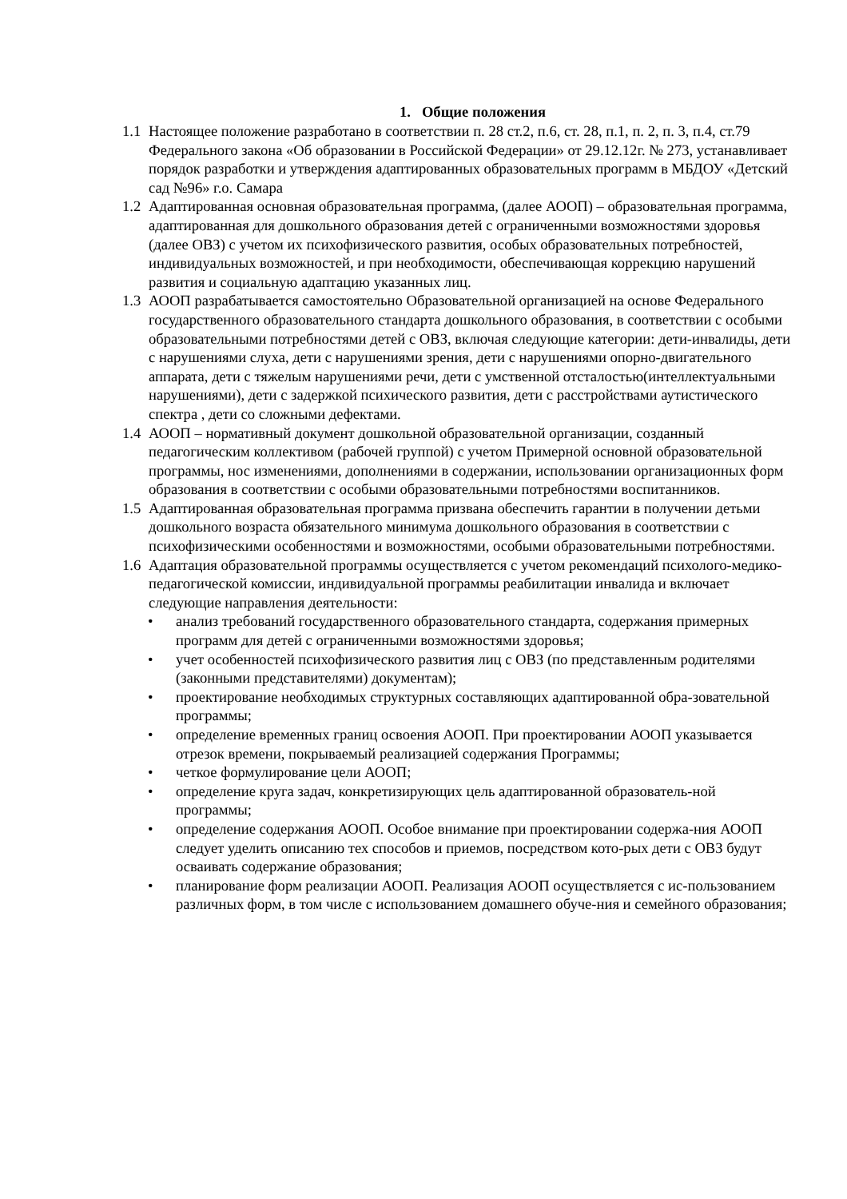1. Общие положения
1.1
Настоящее положение разработано в соответствии п. 28 ст.2, п.6, ст. 28, п.1, п. 2, п. 3, п.4, ст.79 Федерального закона «Об образовании в Российской Федерации» от 29.12.12г. № 273, устанавливает порядок разработки и утверждения адаптированных образовательных программ в МБДОУ «Детский сад №96» г.о. Самара
1.2
Адаптированная основная образовательная программа, (далее АООП) – образовательная программа, адаптированная для дошкольного образования детей с ограниченными возможностями здоровья (далее ОВЗ) с учетом их психофизического развития, особых образовательных потребностей, индивидуальных возможностей, и при необходимости, обеспечивающая коррекцию нарушений развития и социальную адаптацию указанных лиц.
1.3
АООП разрабатывается самостоятельно Образовательной организацией на основе Федерального государственного образовательного стандарта дошкольного образования, в соответствии с особыми образовательными потребностями детей с ОВЗ, включая следующие категории: дети-инвалиды, дети с нарушениями слуха, дети с нарушениями зрения, дети с нарушениями опорно-двигательного аппарата, дети с тяжелым нарушениями речи, дети с умственной отсталостью(интеллектуальными нарушениями), дети с задержкой психического развития, дети с расстройствами аутистического спектра , дети со сложными дефектами.
1.4
АООП – нормативный документ дошкольной образовательной организации, созданный педагогическим коллективом (рабочей группой) с учетом Примерной основной образовательной программы, нос изменениями, дополнениями в содержании, использовании организационных форм образования в соответствии с особыми образовательными потребностями воспитанников.
1.5
Адаптированная образовательная программа призвана обеспечить гарантии в получении детьми дошкольного возраста обязательного минимума дошкольного образования в соответствии с психофизическими особенностями и возможностями, особыми образовательными потребностями.
1.6
Адаптация образовательной программы осуществляется с учетом рекомендаций психолого-медико-педагогической комиссии, индивидуальной программы реабилитации инвалида и включает следующие направления деятельности:
• анализ требований государственного образовательного стандарта, содержания примерных программ для детей с ограниченными возможностями здоровья;
• учет особенностей психофизического развития лиц с ОВЗ (по представленным родителями (законными представителями) документам);
• проектирование необходимых структурных составляющих адаптированной обра-зовательной программы;
• определение временных границ освоения АООП. При проектировании АООП указывается отрезок времени, покрываемый реализацией содержания Программы;
• четкое формулирование цели АООП;
• определение круга задач, конкретизирующих цель адаптированной образователь-ной программы;
• определение содержания АООП. Особое внимание при проектировании содержа-ния АООП следует уделить описанию тех способов и приемов, посредством кото-рых дети с ОВЗ будут осваивать содержание образования;
• планирование форм реализации АООП. Реализация АООП осуществляется с ис-пользованием различных форм, в том числе с использованием домашнего обуче-ния и семейного образования;